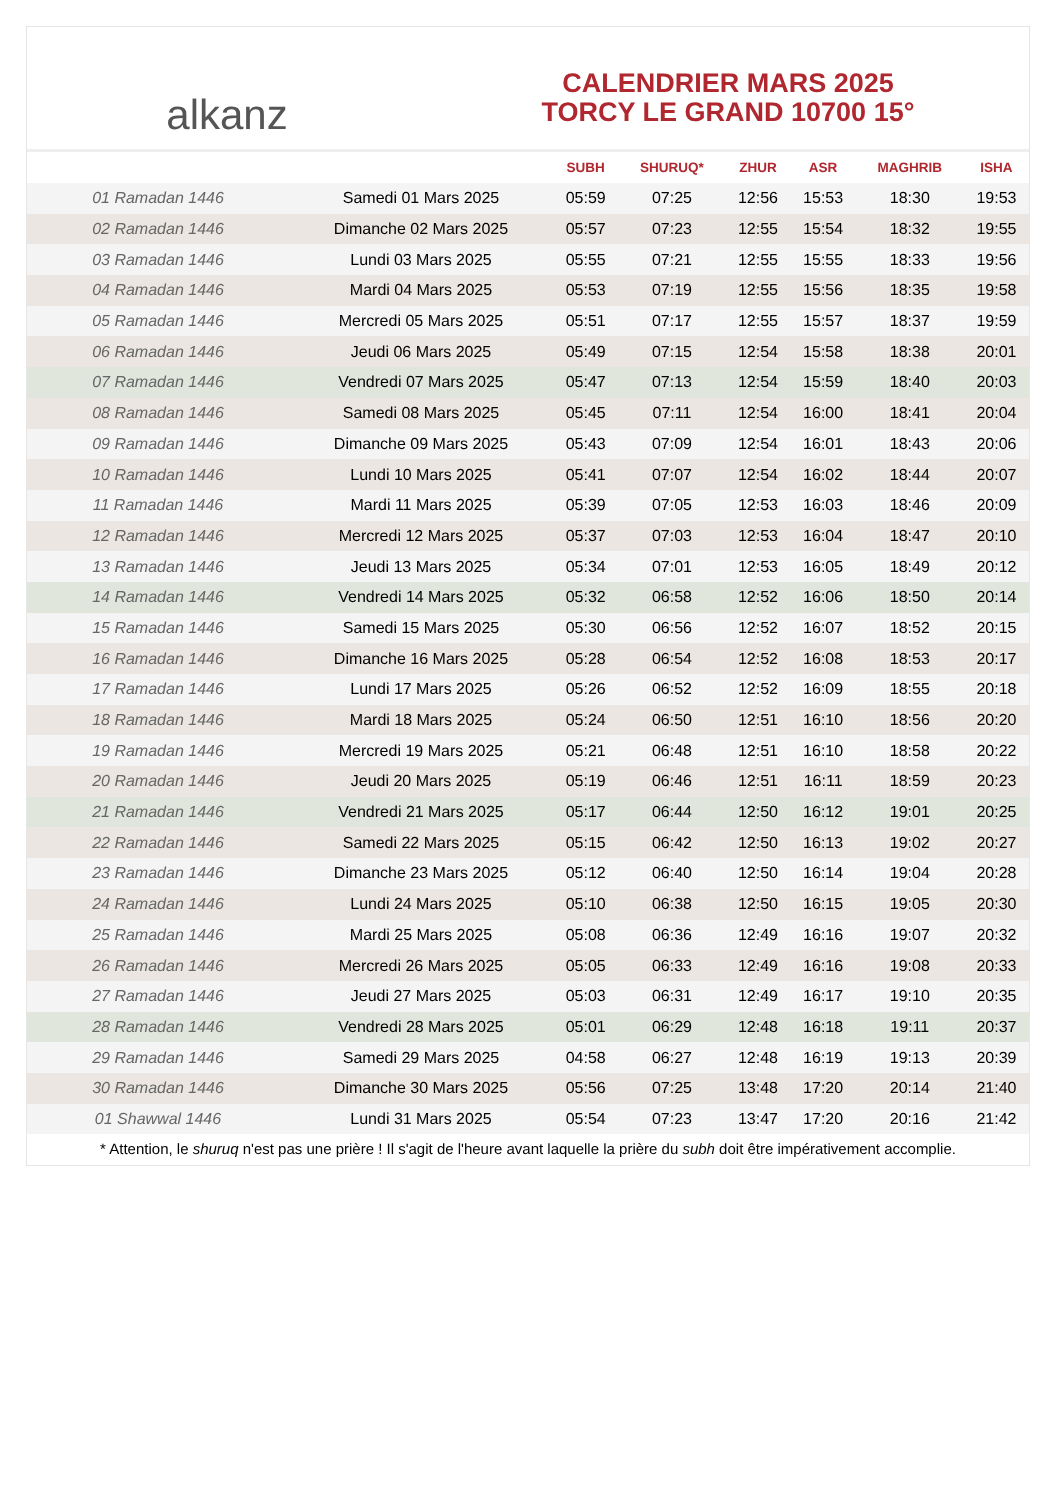alkanz
CALENDRIER MARS 2025
TORCY LE GRAND 10700 15°
| | | SUBH | SHURUQ* | ZHUR | ASR | MAGHRIB | ISHA |
| --- | --- | --- | --- | --- | --- | --- | --- |
| 01 Ramadan 1446 | Samedi 01 Mars 2025 | 05:59 | 07:25 | 12:56 | 15:53 | 18:30 | 19:53 |
| 02 Ramadan 1446 | Dimanche 02 Mars 2025 | 05:57 | 07:23 | 12:55 | 15:54 | 18:32 | 19:55 |
| 03 Ramadan 1446 | Lundi 03 Mars 2025 | 05:55 | 07:21 | 12:55 | 15:55 | 18:33 | 19:56 |
| 04 Ramadan 1446 | Mardi 04 Mars 2025 | 05:53 | 07:19 | 12:55 | 15:56 | 18:35 | 19:58 |
| 05 Ramadan 1446 | Mercredi 05 Mars 2025 | 05:51 | 07:17 | 12:55 | 15:57 | 18:37 | 19:59 |
| 06 Ramadan 1446 | Jeudi 06 Mars 2025 | 05:49 | 07:15 | 12:54 | 15:58 | 18:38 | 20:01 |
| 07 Ramadan 1446 | Vendredi 07 Mars 2025 | 05:47 | 07:13 | 12:54 | 15:59 | 18:40 | 20:03 |
| 08 Ramadan 1446 | Samedi 08 Mars 2025 | 05:45 | 07:11 | 12:54 | 16:00 | 18:41 | 20:04 |
| 09 Ramadan 1446 | Dimanche 09 Mars 2025 | 05:43 | 07:09 | 12:54 | 16:01 | 18:43 | 20:06 |
| 10 Ramadan 1446 | Lundi 10 Mars 2025 | 05:41 | 07:07 | 12:54 | 16:02 | 18:44 | 20:07 |
| 11 Ramadan 1446 | Mardi 11 Mars 2025 | 05:39 | 07:05 | 12:53 | 16:03 | 18:46 | 20:09 |
| 12 Ramadan 1446 | Mercredi 12 Mars 2025 | 05:37 | 07:03 | 12:53 | 16:04 | 18:47 | 20:10 |
| 13 Ramadan 1446 | Jeudi 13 Mars 2025 | 05:34 | 07:01 | 12:53 | 16:05 | 18:49 | 20:12 |
| 14 Ramadan 1446 | Vendredi 14 Mars 2025 | 05:32 | 06:58 | 12:52 | 16:06 | 18:50 | 20:14 |
| 15 Ramadan 1446 | Samedi 15 Mars 2025 | 05:30 | 06:56 | 12:52 | 16:07 | 18:52 | 20:15 |
| 16 Ramadan 1446 | Dimanche 16 Mars 2025 | 05:28 | 06:54 | 12:52 | 16:08 | 18:53 | 20:17 |
| 17 Ramadan 1446 | Lundi 17 Mars 2025 | 05:26 | 06:52 | 12:52 | 16:09 | 18:55 | 20:18 |
| 18 Ramadan 1446 | Mardi 18 Mars 2025 | 05:24 | 06:50 | 12:51 | 16:10 | 18:56 | 20:20 |
| 19 Ramadan 1446 | Mercredi 19 Mars 2025 | 05:21 | 06:48 | 12:51 | 16:10 | 18:58 | 20:22 |
| 20 Ramadan 1446 | Jeudi 20 Mars 2025 | 05:19 | 06:46 | 12:51 | 16:11 | 18:59 | 20:23 |
| 21 Ramadan 1446 | Vendredi 21 Mars 2025 | 05:17 | 06:44 | 12:50 | 16:12 | 19:01 | 20:25 |
| 22 Ramadan 1446 | Samedi 22 Mars 2025 | 05:15 | 06:42 | 12:50 | 16:13 | 19:02 | 20:27 |
| 23 Ramadan 1446 | Dimanche 23 Mars 2025 | 05:12 | 06:40 | 12:50 | 16:14 | 19:04 | 20:28 |
| 24 Ramadan 1446 | Lundi 24 Mars 2025 | 05:10 | 06:38 | 12:50 | 16:15 | 19:05 | 20:30 |
| 25 Ramadan 1446 | Mardi 25 Mars 2025 | 05:08 | 06:36 | 12:49 | 16:16 | 19:07 | 20:32 |
| 26 Ramadan 1446 | Mercredi 26 Mars 2025 | 05:05 | 06:33 | 12:49 | 16:16 | 19:08 | 20:33 |
| 27 Ramadan 1446 | Jeudi 27 Mars 2025 | 05:03 | 06:31 | 12:49 | 16:17 | 19:10 | 20:35 |
| 28 Ramadan 1446 | Vendredi 28 Mars 2025 | 05:01 | 06:29 | 12:48 | 16:18 | 19:11 | 20:37 |
| 29 Ramadan 1446 | Samedi 29 Mars 2025 | 04:58 | 06:27 | 12:48 | 16:19 | 19:13 | 20:39 |
| 30 Ramadan 1446 | Dimanche 30 Mars 2025 | 05:56 | 07:25 | 13:48 | 17:20 | 20:14 | 21:40 |
| 01 Shawwal 1446 | Lundi 31 Mars 2025 | 05:54 | 07:23 | 13:47 | 17:20 | 20:16 | 21:42 |
* Attention, le shuruq n'est pas une prière ! Il s'agit de l'heure avant laquelle la prière du subh doit être impérativement accomplie.